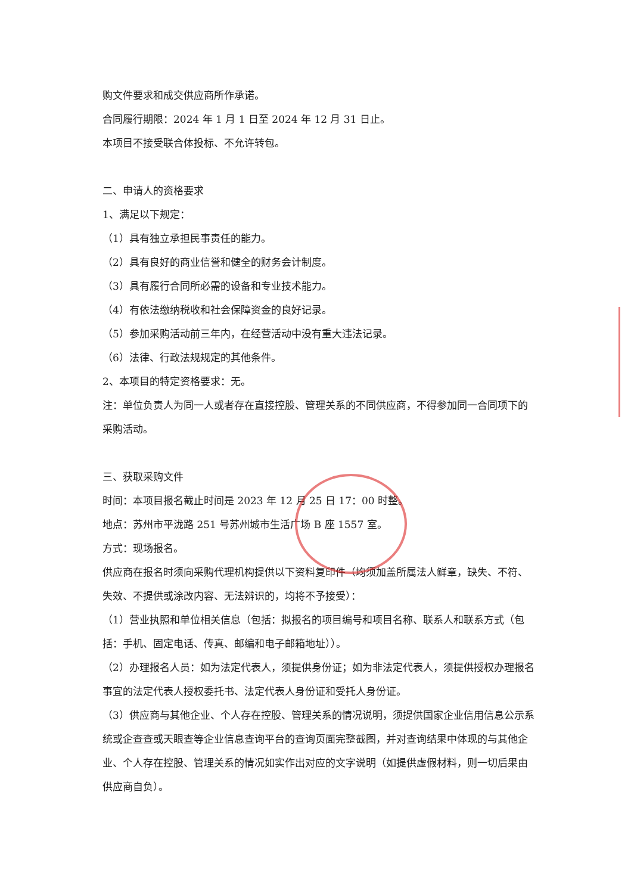购文件要求和成交供应商所作承诺。
合同履行期限：2024 年 1 月 1 日至 2024 年 12 月 31 日止。
本项目不接受联合体投标、不允许转包。
二、申请人的资格要求
1、满足以下规定：
（1）具有独立承担民事责任的能力。
（2）具有良好的商业信誉和健全的财务会计制度。
（3）具有履行合同所必需的设备和专业技术能力。
（4）有依法缴纳税收和社会保障资金的良好记录。
（5）参加采购活动前三年内，在经营活动中没有重大违法记录。
（6）法律、行政法规规定的其他条件。
2、本项目的特定资格要求：无。
注：单位负责人为同一人或者存在直接控股、管理关系的不同供应商，不得参加同一合同项下的采购活动。
三、获取采购文件
时间：本项目报名截止时间是 2023 年 12 月 25 日 17：00 时整。
地点：苏州市平泷路 251 号苏州城市生活广场 B 座 1557 室。
方式：现场报名。
供应商在报名时须向采购代理机构提供以下资料复印件（均须加盖所属法人鲜章，缺失、不符、失效、不提供或涂改内容、无法辨识的，均将不予接受）：
（1）营业执照和单位相关信息（包括：拟报名的项目编号和项目名称、联系人和联系方式（包括：手机、固定电话、传真、邮编和电子邮箱地址））。
（2）办理报名人员：如为法定代表人，须提供身份证；如为非法定代表人，须提供授权办理报名事宜的法定代表人授权委托书、法定代表人身份证和受托人身份证。
（3）供应商与其他企业、个人存在控股、管理关系的情况说明，须提供国家企业信用信息公示系统或企查查或天眼查等企业信息查询平台的查询页面完整截图，并对查询结果中体现的与其他企业、个人存在控股、管理关系的情况如实作出对应的文字说明（如提供虚假材料，则一切后果由供应商自负）。